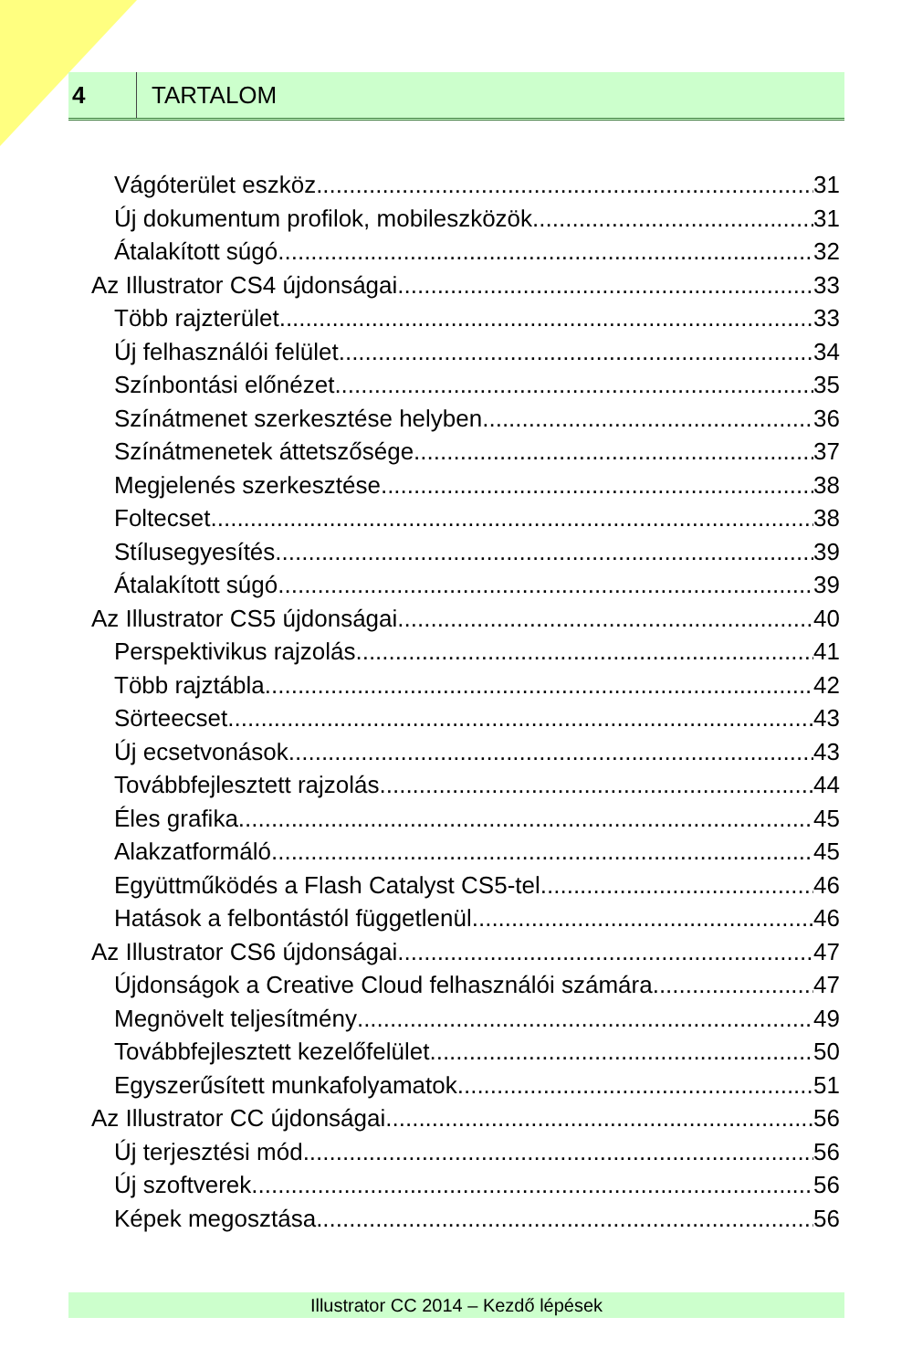4
TARTALOM
Vágóterület eszköz 31
Új dokumentum profilok, mobileszközök 31
Átalakított súgó 32
Az Illustrator CS4 újdonságai 33
Több rajzterület 33
Új felhasználói felület 34
Színbontási előnézet 35
Színátmenet szerkesztése helyben 36
Színátmenetek áttetszősége 37
Megjelenés szerkesztése 38
Foltecset 38
Stílusegyesítés 39
Átalakított súgó 39
Az Illustrator CS5 újdonságai 40
Perspektivikus rajzolás 41
Több rajztábla 42
Sörteecset 43
Új ecsetvonások 43
Továbbfejlesztett rajzolás 44
Éles grafika 45
Alakzatformáló 45
Együttműködés a Flash Catalyst CS5-tel 46
Hatások a felbontástól függetlenül 46
Az Illustrator CS6 újdonságai 47
Újdonságok a Creative Cloud felhasználói számára 47
Megnövelt teljesítmény 49
Továbbfejlesztett kezelőfelület 50
Egyszerűsített munkafolyamatok 51
Az Illustrator CC újdonságai 56
Új terjesztési mód 56
Új szoftverek 56
Képek megosztása 56
Illustrator CC 2014 – Kezdő lépések